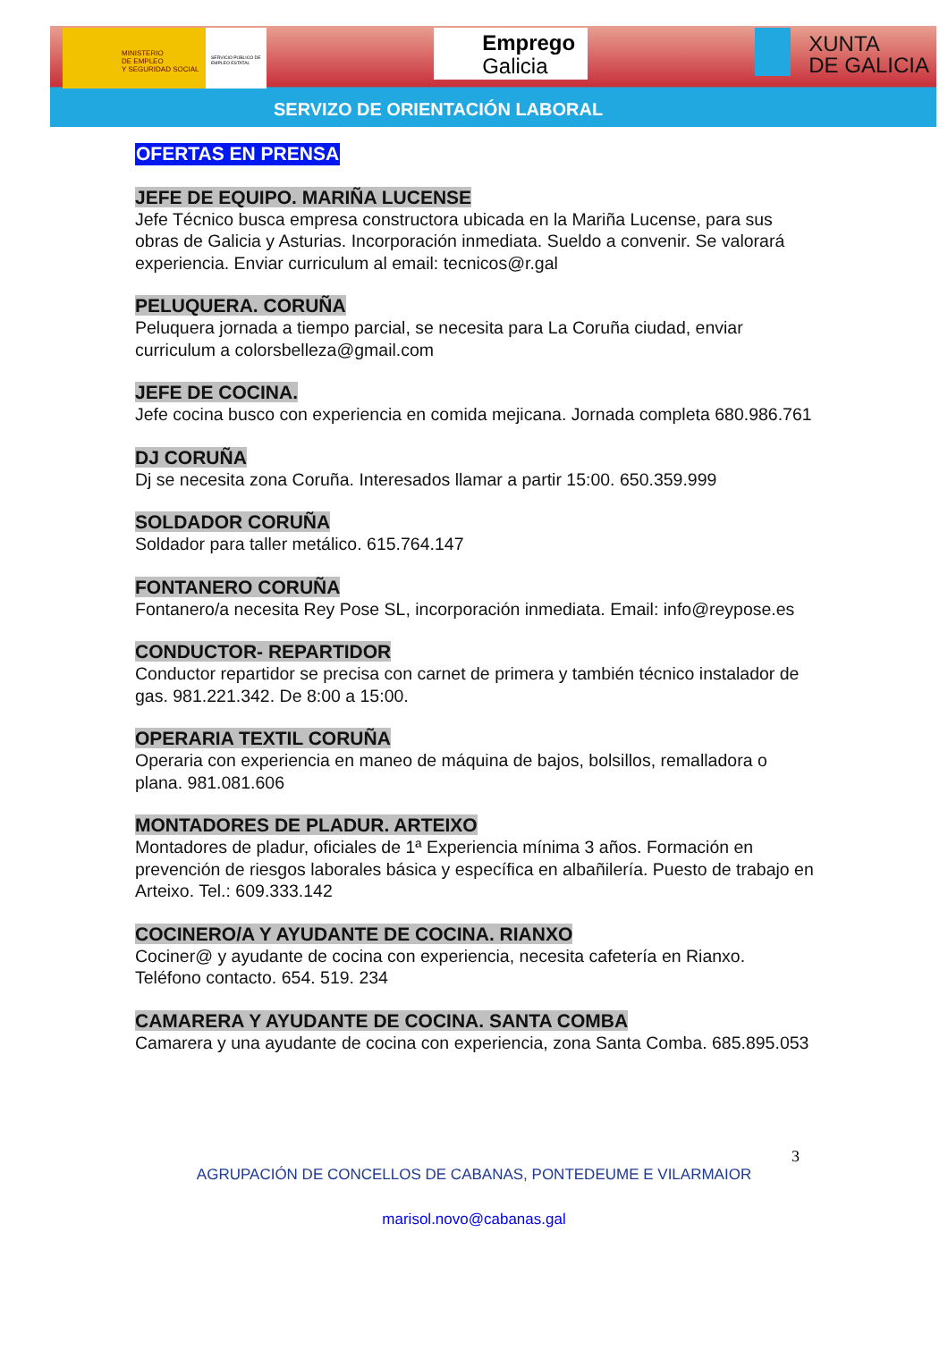MINISTERIO
DE EMPLEO
Y SEGURIDAD SOCIAL
SERVICIO PÚBLICO DE EMPLEO ESTATAL
Emprego
Galicia
XUNTA
DE GALICIA
SERVIZO DE ORIENTACIÓN LABORAL
OFERTAS EN PRENSA
JEFE DE EQUIPO. MARIÑA LUCENSE
Jefe Técnico busca empresa constructora ubicada en la Mariña Lucense, para sus obras de Galicia y Asturias. Incorporación inmediata. Sueldo a convenir. Se valorará experiencia. Enviar curriculum al email: tecnicos@r.gal
PELUQUERA. CORUÑA
Peluquera jornada a tiempo parcial, se necesita para La Coruña ciudad, enviar curriculum a colorsbelleza@gmail.com
JEFE DE COCINA.
Jefe cocina busco con experiencia en comida mejicana. Jornada completa 680.986.761
DJ CORUÑA
Dj se necesita zona Coruña. Interesados llamar a partir 15:00. 650.359.999
SOLDADOR CORUÑA
Soldador para taller metálico. 615.764.147
FONTANERO CORUÑA
Fontanero/a necesita Rey Pose SL, incorporación inmediata. Email: info@reypose.es
CONDUCTOR- REPARTIDOR
Conductor repartidor se precisa con carnet de primera y también técnico instalador de gas. 981.221.342. De 8:00 a 15:00.
OPERARIA TEXTIL CORUÑA
Operaria con experiencia en maneo de máquina de bajos, bolsillos, remalladora o plana. 981.081.606
MONTADORES DE PLADUR. ARTEIXO
Montadores de pladur, oficiales de 1ª Experiencia mínima 3 años. Formación en prevención de riesgos laborales básica y específica en albañilería. Puesto de trabajo en Arteixo. Tel.: 609.333.142
COCINERO/A Y AYUDANTE DE COCINA. RIANXO
Cociner@ y ayudante de cocina con experiencia, necesita cafetería en Rianxo. Teléfono contacto. 654. 519. 234
CAMARERA Y AYUDANTE DE COCINA. SANTA COMBA
Camarera y una ayudante de cocina con experiencia, zona Santa Comba. 685.895.053
3
AGRUPACIÓN DE CONCELLOS DE CABANAS, PONTEDEUME E VILARMAIOR
marisol.novo@cabanas.gal